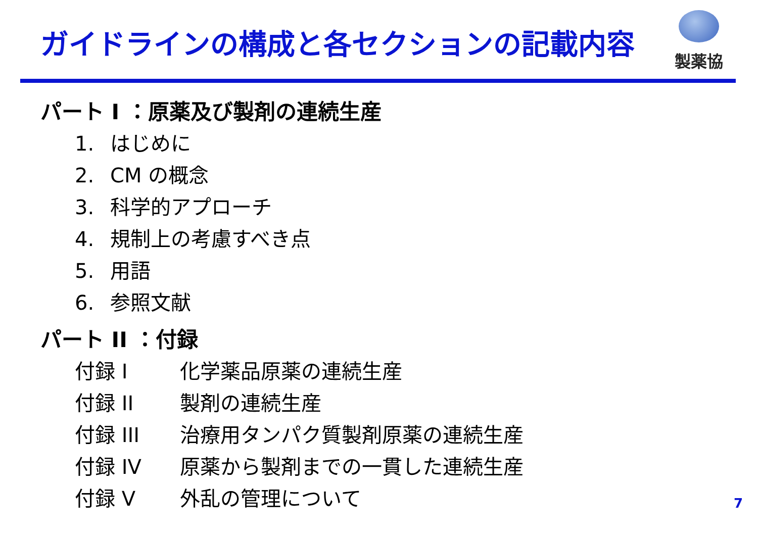ガイドラインの構成と各セクションの記載内容
製薬協
パート I ：原薬及び製剤の連続生産
1. はじめに
2. CM の概念
3. 科学的アプローチ
4. 規制上の考慮すべき点
5. 用語
6. 参照文献
パート II ：付録
付録 I 化学薬品原薬の連続生産
付録 II 製剤の連続生産
付録 III 治療用タンパク質製剤原薬の連続生産
付録 IV 原薬から製剤までの一貫した連続生産
付録 V 外乱の管理について
7